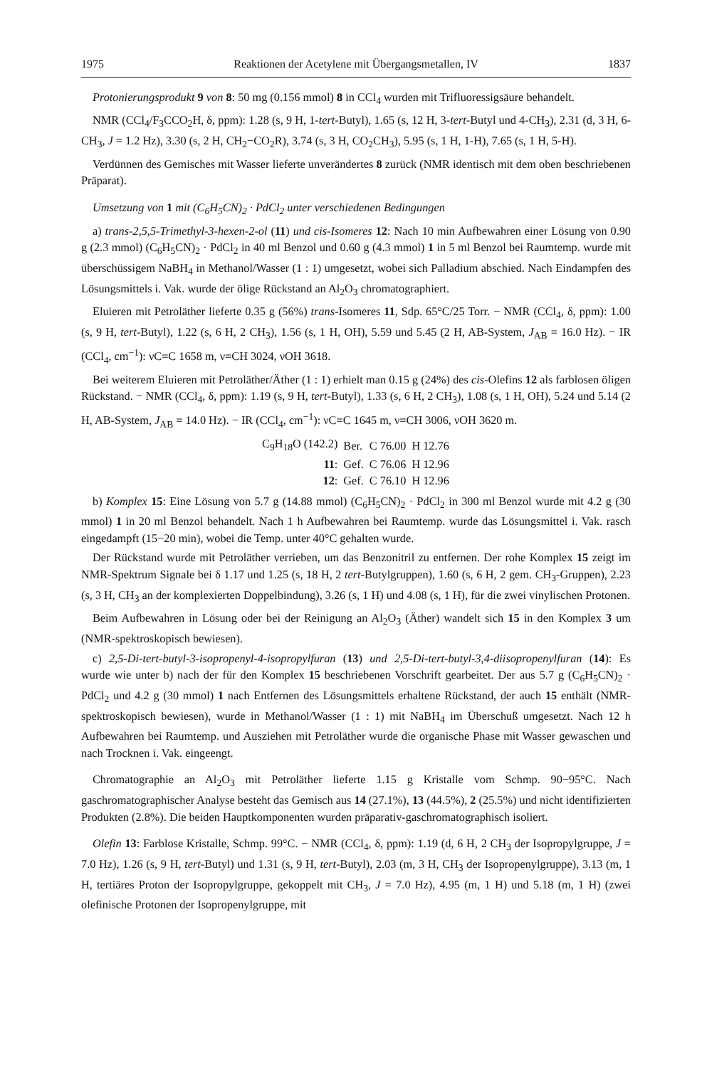1975 Reaktionen der Acetylene mit Übergangsmetallen, IV 1837
Protonierungsprodukt 9 von 8: 50 mg (0.156 mmol) 8 in CCl<sub>4</sub> wurden mit Trifluoressigsäure behandelt.
NMR (CCl<sub>4</sub>/F<sub>3</sub>CCO<sub>2</sub>H, δ, ppm): 1.28 (s, 9 H, 1-tert-Butyl), 1.65 (s, 12 H, 3-tert-Butyl und 4-CH<sub>3</sub>), 2.31 (d, 3 H, 6-CH<sub>3</sub>, J = 1.2 Hz), 3.30 (s, 2 H, CH<sub>2</sub>−CO<sub>2</sub>R), 3.74 (s, 3 H, CO<sub>2</sub>CH<sub>3</sub>), 5.95 (s, 1 H, 1-H), 7.65 (s, 1 H, 5-H).
Verdünnen des Gemisches mit Wasser lieferte unverändertes 8 zurück (NMR identisch mit dem oben beschriebenen Präparat).
Umsetzung von 1 mit (C<sub>6</sub>H<sub>5</sub>CN)<sub>2</sub> · PdCl<sub>2</sub> unter verschiedenen Bedingungen
a) trans-2,5,5-Trimethyl-3-hexen-2-ol (11) und cis-Isomeres 12: Nach 10 min Aufbewahren einer Lösung von 0.90 g (2.3 mmol) (C<sub>6</sub>H<sub>5</sub>CN)<sub>2</sub> · PdCl<sub>2</sub> in 40 ml Benzol und 0.60 g (4.3 mmol) 1 in 5 ml Benzol bei Raumtemp. wurde mit überschüssigem NaBH<sub>4</sub> in Methanol/Wasser (1 : 1) umgesetzt, wobei sich Palladium abschied. Nach Eindampfen des Lösungsmittels i. Vak. wurde der ölige Rückstand an Al<sub>2</sub>O<sub>3</sub> chromatographiert.
Eluieren mit Petroläther lieferte 0.35 g (56%) trans-Isomeres 11, Sdp. 65°C/25 Torr. − NMR (CCl<sub>4</sub>, δ, ppm): 1.00 (s, 9 H, tert-Butyl), 1.22 (s, 6 H, 2 CH<sub>3</sub>), 1.56 (s, 1 H, OH), 5.59 und 5.45 (2 H, AB-System, J<sub>AB</sub> = 16.0 Hz). − IR (CCl<sub>4</sub>, cm<sup>−1</sup>): νC=C 1658 m, ν=CH 3024, νOH 3618.
Bei weiterem Eluieren mit Petroläther/Äther (1 : 1) erhielt man 0.15 g (24%) des cis-Olefins 12 als farblosen öligen Rückstand. − NMR (CCl<sub>4</sub>, δ, ppm): 1.19 (s, 9 H, tert-Butyl), 1.33 (s, 6 H, 2 CH<sub>3</sub>), 1.08 (s, 1 H, OH), 5.24 und 5.14 (2 H, AB-System, J<sub>AB</sub> = 14.0 Hz). − IR (CCl<sub>4</sub>, cm<sup>−1</sup>): νC=C 1645 m, ν=CH 3006, νOH 3620 m.
| C<sub>9</sub>H<sub>18</sub>O (142.2) | Ber. | C 76.00 | H 12.76 |
| 11 : | Gef. | C 76.06 | H 12.96 |
| 12 : | Gef. | C 76.10 | H 12.96 |
b) Komplex 15: Eine Lösung von 5.7 g (14.88 mmol) (C<sub>6</sub>H<sub>5</sub>CN)<sub>2</sub> · PdCl<sub>2</sub> in 300 ml Benzol wurde mit 4.2 g (30 mmol) 1 in 20 ml Benzol behandelt. Nach 1 h Aufbewahren bei Raumtemp. wurde das Lösungsmittel i. Vak. rasch eingedampft (15−20 min), wobei die Temp. unter 40°C gehalten wurde.
Der Rückstand wurde mit Petroläther verrieben, um das Benzonitril zu entfernen. Der rohe Komplex 15 zeigt im NMR-Spektrum Signale bei δ 1.17 und 1.25 (s, 18 H, 2 tert-Butylgruppen), 1.60 (s, 6 H, 2 gem. CH<sub>3</sub>-Gruppen), 2.23 (s, 3 H, CH<sub>3</sub> an der komplexierten Doppelbindung), 3.26 (s, 1 H) und 4.08 (s, 1 H), für die zwei vinylischen Protonen.
Beim Aufbewahren in Lösung oder bei der Reinigung an Al<sub>2</sub>O<sub>3</sub> (Äther) wandelt sich 15 in den Komplex 3 um (NMR-spektroskopisch bewiesen).
c) 2,5-Di-tert-butyl-3-isopropenyl-4-isopropylfuran (13) und 2,5-Di-tert-butyl-3,4-diisopropenylfuran (14): Es wurde wie unter b) nach der für den Komplex 15 beschriebenen Vorschrift gearbeitet. Der aus 5.7 g (C<sub>6</sub>H<sub>5</sub>CN)<sub>2</sub> · PdCl<sub>2</sub> und 4.2 g (30 mmol) 1 nach Entfernen des Lösungsmittels erhaltene Rückstand, der auch 15 enthält (NMR-spektroskopisch bewiesen), wurde in Methanol/Wasser (1 : 1) mit NaBH<sub>4</sub> im Überschuß umgesetzt. Nach 12 h Aufbewahren bei Raumtemp. und Ausziehen mit Petroläther wurde die organische Phase mit Wasser gewaschen und nach Trocknen i. Vak. eingeengt.
Chromatographie an Al<sub>2</sub>O<sub>3</sub> mit Petroläther lieferte 1.15 g Kristalle vom Schmp. 90−95°C. Nach gaschromatographischer Analyse besteht das Gemisch aus 14 (27.1%), 13 (44.5%), 2 (25.5%) und nicht identifizierten Produkten (2.8%). Die beiden Hauptkomponenten wurden präparativ-gaschromatographisch isoliert.
Olefin 13: Farblose Kristalle, Schmp. 99°C. − NMR (CCl<sub>4</sub>, δ, ppm): 1.19 (d, 6 H, 2 CH<sub>3</sub> der Isopropylgruppe, J = 7.0 Hz), 1.26 (s, 9 H, tert-Butyl) und 1.31 (s, 9 H, tert-Butyl), 2.03 (m, 3 H, CH<sub>3</sub> der Isopropenylgruppe), 3.13 (m, 1 H, tertiäres Proton der Isopropylgruppe, gekoppelt mit CH<sub>3</sub>, J = 7.0 Hz), 4.95 (m, 1 H) und 5.18 (m, 1 H) (zwei olefinische Protonen der Isopropenylgruppe, mit